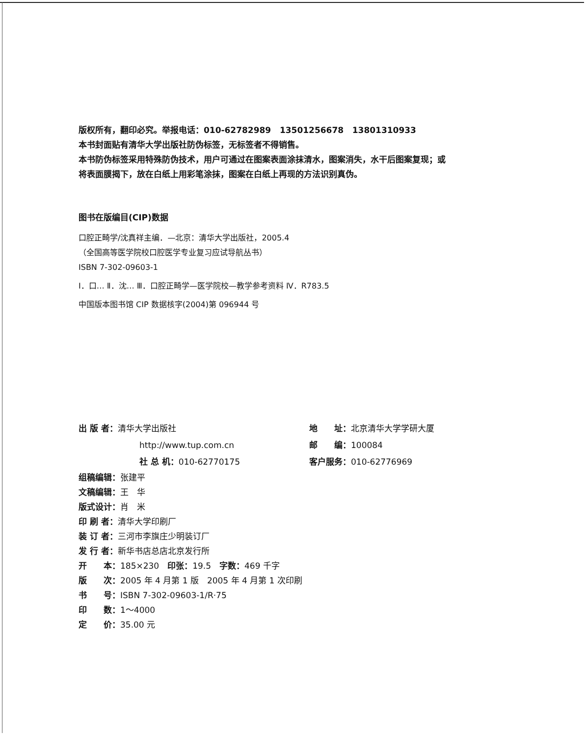版权所有，翻印必究。举报电话：010-62782989 13501256678 13801310933
本书封面贴有清华大学出版社防伪标签，无标签者不得销售。
本书防伪标签采用特殊防伪技术，用户可通过在图案表面涂抹清水，图案消失，水干后图案复现；或
将表面膜揭下，放在白纸上用彩笔涂抹，图案在白纸上再现的方法识别真伪。
图书在版编目(CIP)数据
口腔正畸学/沈真祥主编．—北京：清华大学出版社，2005.4
（全国高等医学院校口腔医学专业复习应试导航丛书）
ISBN 7-302-09603-1
Ⅰ．口… Ⅱ．沈… Ⅲ．口腔正畸学—医学院校—教学参考资料 Ⅳ．R783.5
中国版本图书馆 CIP 数据核字(2004)第 096944 号
出 版 者：清华大学出版社
地　　址：北京清华大学学研大厦
http://www.tup.com.cn
邮　　编：100084
社 总 机：010-62770175
客户服务：010-62776969
组稿编辑：张建平
文稿编辑：王　华
版式设计：肖　米
印 刷 者：清华大学印刷厂
装 订 者：三河市李旗庄少明装订厂
发 行 者：新华书店总店北京发行所
开　　本：185×230　印张：19.5　字数：469 千字
版　　次：2005 年 4 月第 1 版　2005 年 4 月第 1 次印刷
书　　号：ISBN 7-302-09603-1/R·75
印　　数：1～4000
定　　价：35.00 元